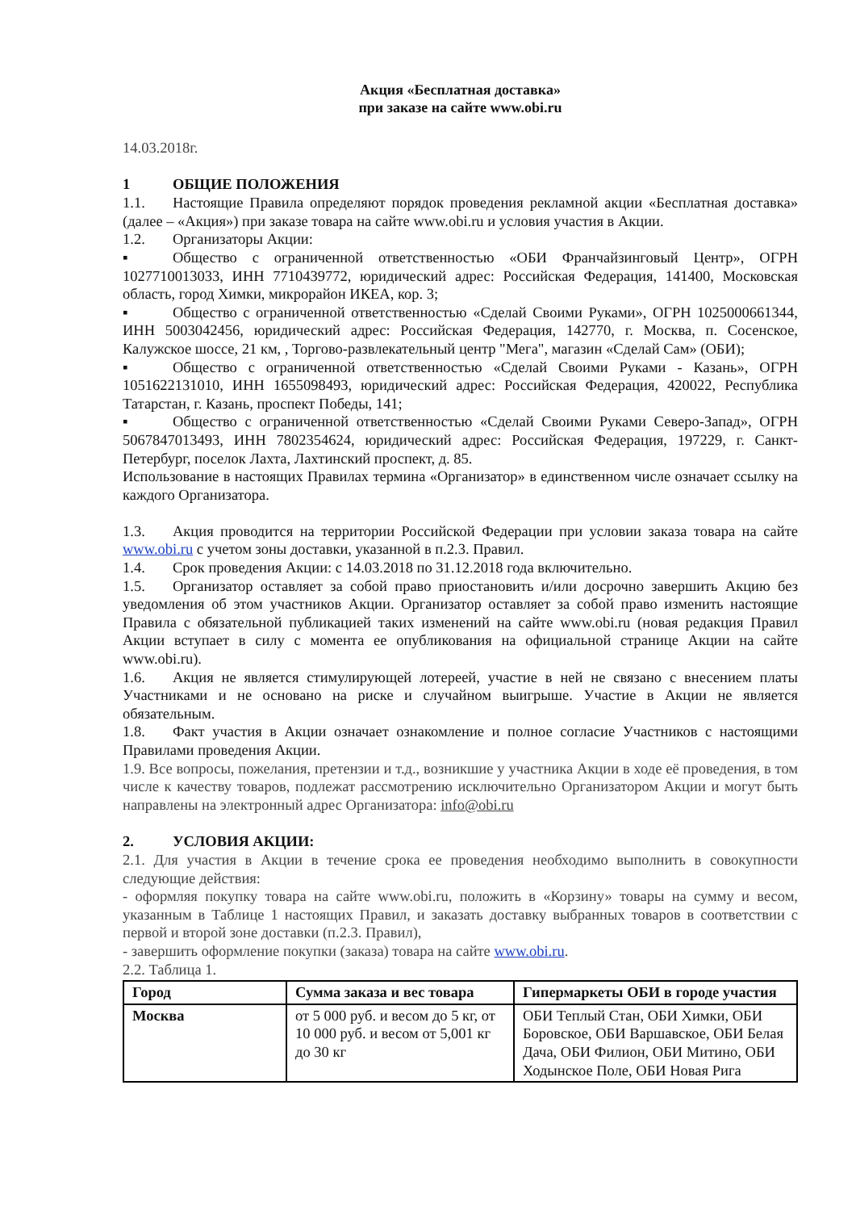Акция «Бесплатная доставка»
при заказе на сайте www.obi.ru
14.03.2018г.
1 ОБЩИЕ ПОЛОЖЕНИЯ
1.1. Настоящие Правила определяют порядок проведения рекламной акции «Бесплатная доставка» (далее – «Акция») при заказе товара на сайте www.obi.ru и условия участия в Акции.
1.2. Организаторы Акции:
▪ Общество с ограниченной ответственностью «ОБИ Франчайзинговый Центр», ОГРН 1027710013033, ИНН 7710439772, юридический адрес: Российская Федерация, 141400, Московская область, город Химки, микрорайон ИКЕА, кор. 3;
▪ Общество с ограниченной ответственностью «Сделай Своими Руками», ОГРН 1025000661344, ИНН 5003042456, юридический адрес: Российская Федерация, 142770, г. Москва, п. Сосенское, Калужское шоссе, 21 км, , Торгово-развлекательный центр "Мега", магазин «Сделай Сам» (ОБИ);
▪ Общество с ограниченной ответственностью «Сделай Своими Руками - Казань», ОГРН 1051622131010, ИНН 1655098493, юридический адрес: Российская Федерация, 420022, Республика Татарстан, г. Казань, проспект Победы, 141;
▪ Общество с ограниченной ответственностью «Сделай Своими Руками Северо-Запад», ОГРН 5067847013493, ИНН 7802354624, юридический адрес: Российская Федерация, 197229, г. Санкт-Петербург, поселок Лахта, Лахтинский проспект, д. 85.
Использование в настоящих Правилах термина «Организатор» в единственном числе означает ссылку на каждого Организатора.
1.3. Акция проводится на территории Российской Федерации при условии заказа товара на сайте www.obi.ru с учетом зоны доставки, указанной в п.2.3. Правил.
1.4. Срок проведения Акции: с 14.03.2018 по 31.12.2018 года включительно.
1.5. Организатор оставляет за собой право приостановить и/или досрочно завершить Акцию без уведомления об этом участников Акции. Организатор оставляет за собой право изменить настоящие Правила с обязательной публикацией таких изменений на сайте www.obi.ru (новая редакция Правил Акции вступает в силу с момента ее опубликования на официальной странице Акции на сайте www.obi.ru).
1.6. Акция не является стимулирующей лотереей, участие в ней не связано с внесением платы Участниками и не основано на риске и случайном выигрыше. Участие в Акции не является обязательным.
1.8. Факт участия в Акции означает ознакомление и полное согласие Участников с настоящими Правилами проведения Акции.
1.9. Все вопросы, пожелания, претензии и т.д., возникшие у участника Акции в ходе её проведения, в том числе к качеству товаров, подлежат рассмотрению исключительно Организатором Акции и могут быть направлены на электронный адрес Организатора: info@obi.ru
2. УСЛОВИЯ АКЦИИ:
2.1. Для участия в Акции в течение срока ее проведения необходимо выполнить в совокупности следующие действия:
- оформляя покупку товара на сайте www.obi.ru, положить в «Корзину» товары на сумму и весом, указанным в Таблице 1 настоящих Правил, и заказать доставку выбранных товаров в соответствии с первой и второй зоне доставки (п.2.3. Правил),
- завершить оформление покупки (заказа) товара на сайте www.obi.ru.
2.2. Таблица 1.
| Город | Сумма заказа и вес товара | Гипермаркеты ОБИ в городе участия |
| --- | --- | --- |
| Москва | от 5 000 руб. и весом до 5 кг, от 10 000 руб. и весом от 5,001 кг до 30 кг | ОБИ Теплый Стан, ОБИ Химки, ОБИ Боровское, ОБИ Варшавское, ОБИ Белая Дача, ОБИ Филион, ОБИ Митино, ОБИ Ходынское Поле, ОБИ Новая Рига |